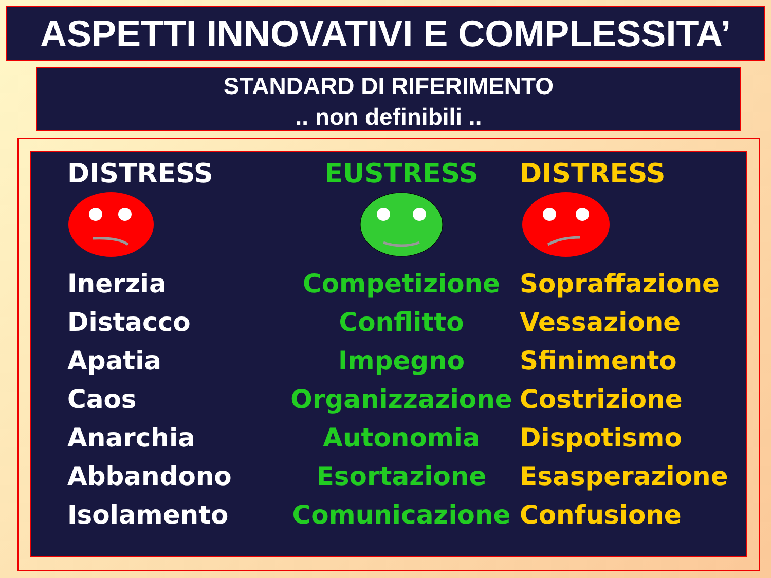ASPETTI INNOVATIVI E COMPLESSITA’
STANDARD DI RIFERIMENTO
.. non definibili ..
| DISTRESS | EUSTRESS | DISTRESS |
| --- | --- | --- |
| Inerzia | Competizione | Sopraffazione |
| Distacco | Conflitto | Vessazione |
| Apatia | Impegno | Sfinimento |
| Caos | Organizzazione | Costrizione |
| Anarchia | Autonomia | Dispotismo |
| Abbandono | Esortazione | Esasperazione |
| Isolamento | Comunicazione | Confusione |